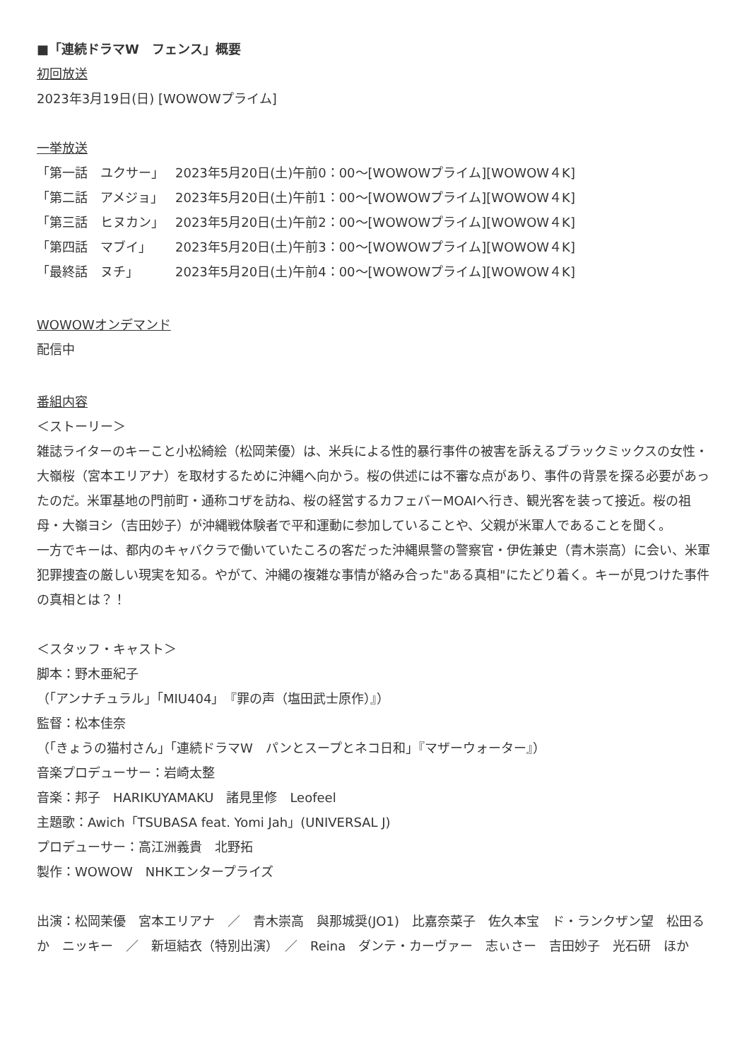■「連続ドラマW　フェンス」概要
初回放送
2023年3月19日(日) [WOWOWプライム]
一挙放送
「第一話　ユクサー」 2023年5月20日(土)午前0：00〜[WOWOWプライム][WOWOW４K]
「第二話　アメジョ」 2023年5月20日(土)午前1：00〜[WOWOWプライム][WOWOW４K]
「第三話　ヒヌカン」 2023年5月20日(土)午前2：00〜[WOWOWプライム][WOWOW４K]
「第四話　マブイ」 2023年5月20日(土)午前3：00〜[WOWOWプライム][WOWOW４K]
「最終話　ヌチ」 2023年5月20日(土)午前4：00〜[WOWOWプライム][WOWOW４K]
WOWOWオンデマンド
配信中
番組内容
＜ストーリー＞
雑誌ライターのキーこと小松綺絵（松岡茉優）は、米兵による性的暴行事件の被害を訴えるブラックミックスの女性・大嶺桜（宮本エリアナ）を取材するために沖縄へ向かう。桜の供述には不審な点があり、事件の背景を探る必要があったのだ。米軍基地の門前町・通称コザを訪ね、桜の経営するカフェバーMOAIへ行き、観光客を装って接近。桜の祖母・大嶺ヨシ（吉田妙子）が沖縄戦体験者で平和運動に参加していることや、父親が米軍人であることを聞く。
一方でキーは、都内のキャバクラで働いていたころの客だった沖縄県警の警察官・伊佐兼史（青木崇高）に会い、米軍犯罪捜査の厳しい現実を知る。やがて、沖縄の複雑な事情が絡み合った"ある真相"にたどり着く。キーが見つけた事件の真相とは？！
＜スタッフ・キャスト＞
脚本：野木亜紀子
（「アンナチュラル」「MIU404」『罪の声（塩田武士原作）』）
監督：松本佳奈
（「きょうの猫村さん」「連続ドラマW　パンとスープとネコ日和」『マザーウォーター』）
音楽プロデューサー：岩崎太整
音楽：邦子　HARIKUYAMAKU　諸見里修　Leofeel
主題歌：Awich「TSUBASA feat. Yomi Jah」(UNIVERSAL J)
プロデューサー：高江洲義貴　北野拓
製作：WOWOW　NHKエンタープライズ
出演：松岡茉優　宮本エリアナ　／　青木崇高　與那城奨(JO1)　比嘉奈菜子　佐久本宝　ド・ランクザン望　松田るか　ニッキー　／　新垣結衣（特別出演）　／　Reina　ダンテ・カーヴァー　志ぃさー　吉田妙子　光石研　ほか